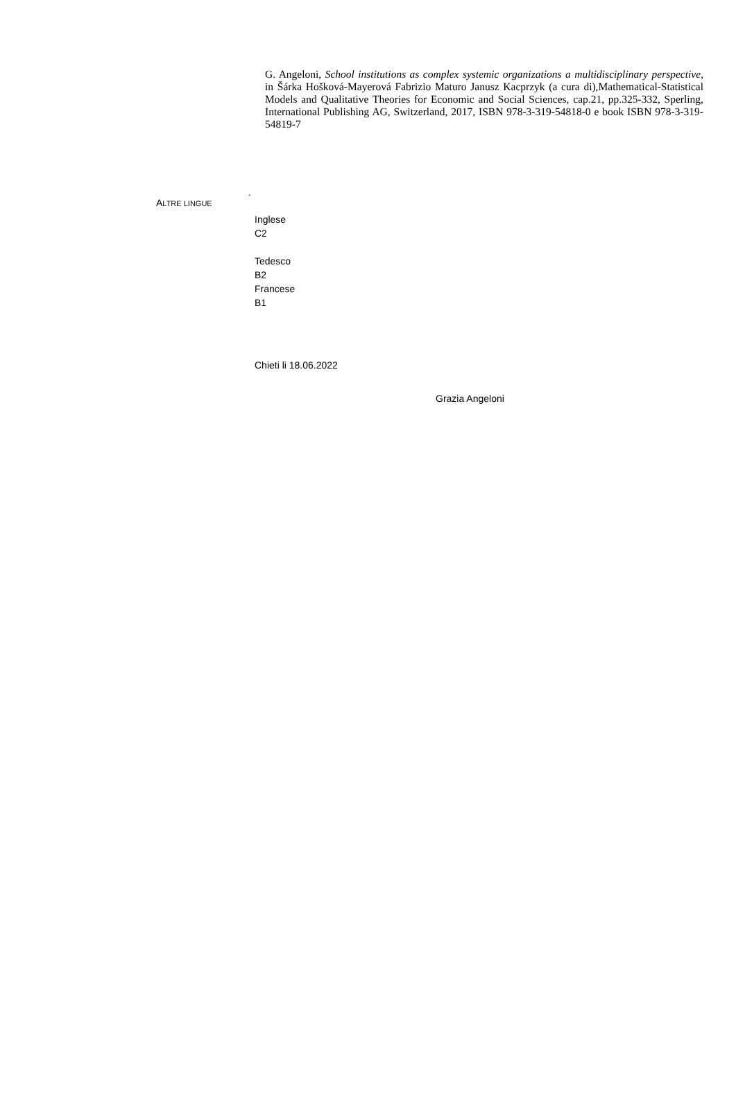G. Angeloni, School institutions as complex systemic organizations a multidisciplinary perspective, in Šárka Hošková-Mayerová Fabrizio Maturo Janusz Kacprzyk (a cura di),Mathematical-Statistical Models and Qualitative Theories for Economic and Social Sciences, cap.21, pp.325-332, Sperling, International Publishing AG, Switzerland, 2017, ISBN 978-3-319-54818-0 e book ISBN 978-3-319-54819-7
.
ALTRE LINGUE
Inglese
C2
Tedesco
B2
Francese
B1
Chieti li 18.06.2022
Grazia Angeloni